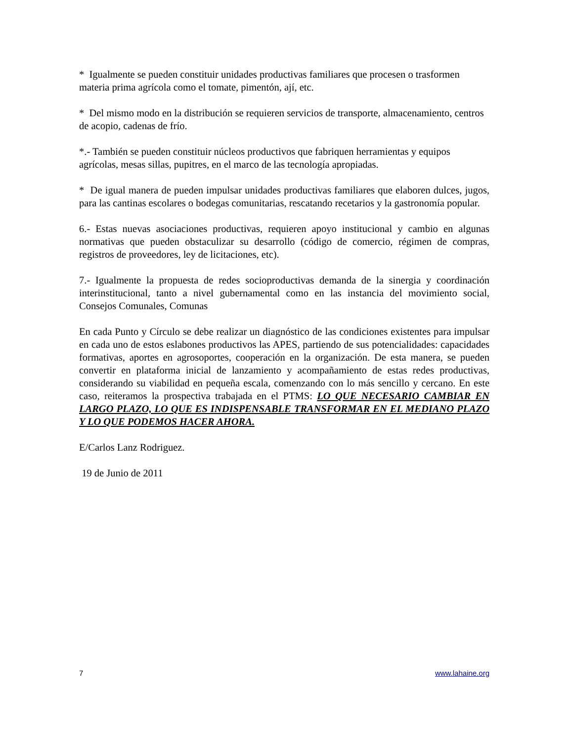* Igualmente se pueden constituir unidades productivas familiares que procesen o trasformen materia prima agrícola como el tomate, pimentón, ají, etc.
* Del mismo modo en la distribución se requieren servicios de transporte, almacenamiento, centros de acopio, cadenas de frío.
*.- También se pueden constituir núcleos productivos que fabriquen herramientas y equipos agrícolas, mesas sillas, pupitres, en el marco de las tecnología apropiadas.
* De igual manera de pueden impulsar unidades productivas familiares que elaboren dulces, jugos, para las cantinas escolares o bodegas comunitarias, rescatando recetarios y la gastronomía popular.
6.- Estas nuevas asociaciones productivas, requieren apoyo institucional y cambio en algunas normativas que pueden obstaculizar su desarrollo (código de comercio, régimen de compras, registros de proveedores, ley de licitaciones, etc).
7.- Igualmente la propuesta de redes socioproductivas demanda de la sinergia y coordinación interinstitucional, tanto a nivel gubernamental como en las instancia del movimiento social, Consejos Comunales, Comunas
En cada Punto y Círculo se debe realizar un diagnóstico de las condiciones existentes para impulsar en cada uno de estos eslabones productivos las APES, partiendo de sus potencialidades: capacidades formativas, aportes en agrosoportes, cooperación en la organización. De esta manera, se pueden convertir en plataforma inicial de lanzamiento y acompañamiento de estas redes productivas, considerando su viabilidad en pequeña escala, comenzando con lo más sencillo y cercano. En este caso, reiteramos la prospectiva trabajada en el PTMS: LO QUE NECESARIO CAMBIAR EN LARGO PLAZO, LO QUE ES INDISPENSABLE TRANSFORMAR EN EL MEDIANO PLAZO Y LO QUE PODEMOS HACER AHORA.
E/Carlos Lanz Rodriguez.
19 de Junio de 2011
7 www.lahaine.org